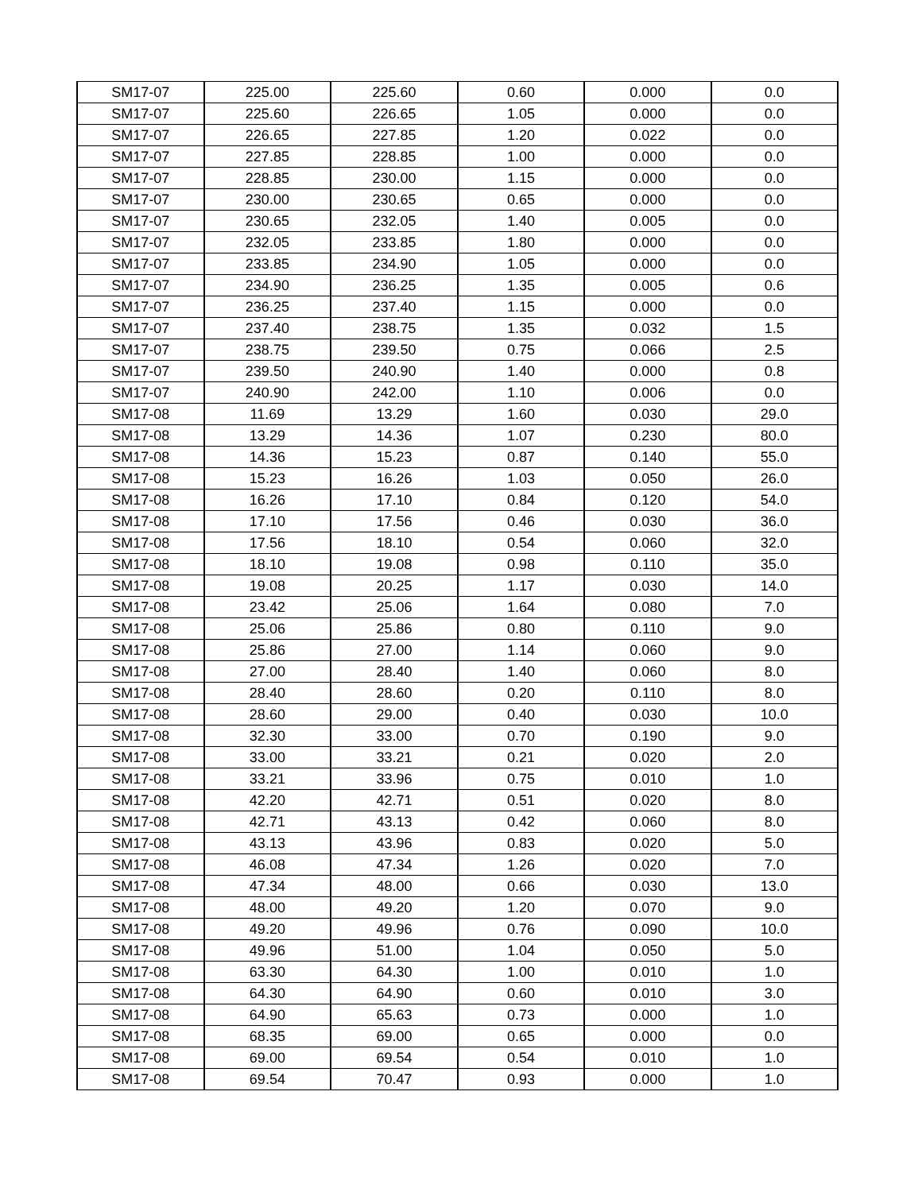| SM17-07 | 225.00 | 225.60 | 0.60 | 0.000 | 0.0 |
| SM17-07 | 225.60 | 226.65 | 1.05 | 0.000 | 0.0 |
| SM17-07 | 226.65 | 227.85 | 1.20 | 0.022 | 0.0 |
| SM17-07 | 227.85 | 228.85 | 1.00 | 0.000 | 0.0 |
| SM17-07 | 228.85 | 230.00 | 1.15 | 0.000 | 0.0 |
| SM17-07 | 230.00 | 230.65 | 0.65 | 0.000 | 0.0 |
| SM17-07 | 230.65 | 232.05 | 1.40 | 0.005 | 0.0 |
| SM17-07 | 232.05 | 233.85 | 1.80 | 0.000 | 0.0 |
| SM17-07 | 233.85 | 234.90 | 1.05 | 0.000 | 0.0 |
| SM17-07 | 234.90 | 236.25 | 1.35 | 0.005 | 0.6 |
| SM17-07 | 236.25 | 237.40 | 1.15 | 0.000 | 0.0 |
| SM17-07 | 237.40 | 238.75 | 1.35 | 0.032 | 1.5 |
| SM17-07 | 238.75 | 239.50 | 0.75 | 0.066 | 2.5 |
| SM17-07 | 239.50 | 240.90 | 1.40 | 0.000 | 0.8 |
| SM17-07 | 240.90 | 242.00 | 1.10 | 0.006 | 0.0 |
| SM17-08 | 11.69 | 13.29 | 1.60 | 0.030 | 29.0 |
| SM17-08 | 13.29 | 14.36 | 1.07 | 0.230 | 80.0 |
| SM17-08 | 14.36 | 15.23 | 0.87 | 0.140 | 55.0 |
| SM17-08 | 15.23 | 16.26 | 1.03 | 0.050 | 26.0 |
| SM17-08 | 16.26 | 17.10 | 0.84 | 0.120 | 54.0 |
| SM17-08 | 17.10 | 17.56 | 0.46 | 0.030 | 36.0 |
| SM17-08 | 17.56 | 18.10 | 0.54 | 0.060 | 32.0 |
| SM17-08 | 18.10 | 19.08 | 0.98 | 0.110 | 35.0 |
| SM17-08 | 19.08 | 20.25 | 1.17 | 0.030 | 14.0 |
| SM17-08 | 23.42 | 25.06 | 1.64 | 0.080 | 7.0 |
| SM17-08 | 25.06 | 25.86 | 0.80 | 0.110 | 9.0 |
| SM17-08 | 25.86 | 27.00 | 1.14 | 0.060 | 9.0 |
| SM17-08 | 27.00 | 28.40 | 1.40 | 0.060 | 8.0 |
| SM17-08 | 28.40 | 28.60 | 0.20 | 0.110 | 8.0 |
| SM17-08 | 28.60 | 29.00 | 0.40 | 0.030 | 10.0 |
| SM17-08 | 32.30 | 33.00 | 0.70 | 0.190 | 9.0 |
| SM17-08 | 33.00 | 33.21 | 0.21 | 0.020 | 2.0 |
| SM17-08 | 33.21 | 33.96 | 0.75 | 0.010 | 1.0 |
| SM17-08 | 42.20 | 42.71 | 0.51 | 0.020 | 8.0 |
| SM17-08 | 42.71 | 43.13 | 0.42 | 0.060 | 8.0 |
| SM17-08 | 43.13 | 43.96 | 0.83 | 0.020 | 5.0 |
| SM17-08 | 46.08 | 47.34 | 1.26 | 0.020 | 7.0 |
| SM17-08 | 47.34 | 48.00 | 0.66 | 0.030 | 13.0 |
| SM17-08 | 48.00 | 49.20 | 1.20 | 0.070 | 9.0 |
| SM17-08 | 49.20 | 49.96 | 0.76 | 0.090 | 10.0 |
| SM17-08 | 49.96 | 51.00 | 1.04 | 0.050 | 5.0 |
| SM17-08 | 63.30 | 64.30 | 1.00 | 0.010 | 1.0 |
| SM17-08 | 64.30 | 64.90 | 0.60 | 0.010 | 3.0 |
| SM17-08 | 64.90 | 65.63 | 0.73 | 0.000 | 1.0 |
| SM17-08 | 68.35 | 69.00 | 0.65 | 0.000 | 0.0 |
| SM17-08 | 69.00 | 69.54 | 0.54 | 0.010 | 1.0 |
| SM17-08 | 69.54 | 70.47 | 0.93 | 0.000 | 1.0 |